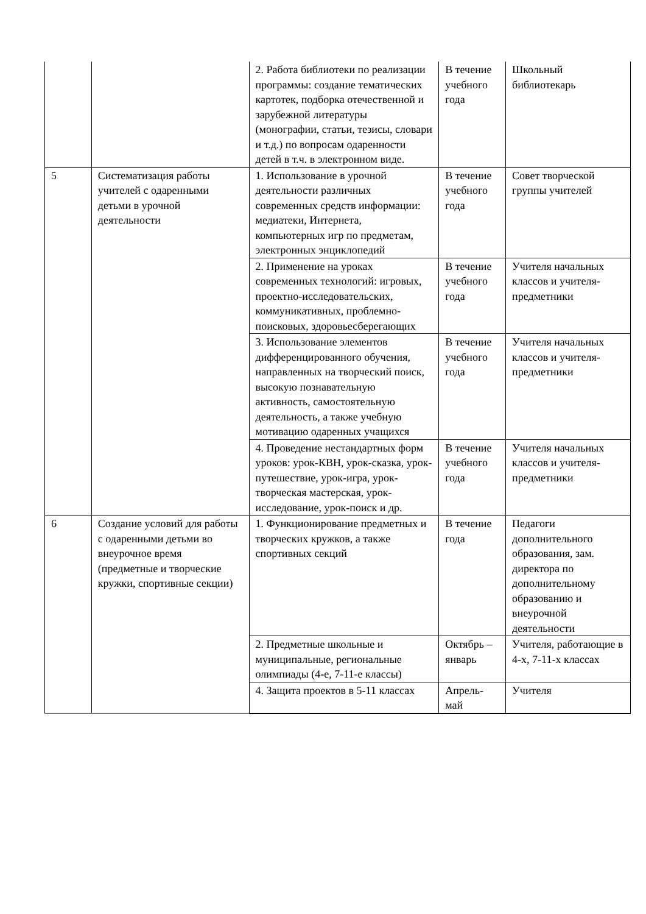| | | 2. Работа библиотеки по реализации программы: создание тематических картотек, подборка отечественной и зарубежной литературы (монографии, статьи, тезисы, словари и т.д.) по вопросам одаренности детей в т.ч. в электронном виде. | В течение учебного года | Школьный библиотекарь |
| 5 | Систематизация работы учителей с одаренными детьми в урочной деятельности | 1. Использование в урочной деятельности различных современных средств информации: медиатеки, Интернета, компьютерных игр по предметам, электронных энциклопедий | В течение учебного года | Совет творческой группы учителей |
| | | 2. Применение на уроках современных технологий: игровых, проектно-исследовательских, коммуникативных, проблемно-поисковых, здоровьесберегающих | В течение учебного года | Учителя начальных классов и учителя-предметники |
| | | 3. Использование элементов дифференцированного обучения, направленных на творческий поиск, высокую познавательную активность, самостоятельную деятельность, а также учебную мотивацию одаренных учащихся | В течение учебного года | Учителя начальных классов и учителя-предметники |
| | | 4. Проведение нестандартных форм уроков: урок-КВН, урок-сказка, урок-путешествие, урок-игра, урок-творческая мастерская, урок-исследование, урок-поиск и др. | В течение учебного года | Учителя начальных классов и учителя-предметники |
| 6 | Создание условий для работы с одаренными детьми во внеурочное время (предметные и творческие кружки, спортивные секции) | 1. Функционирование предметных и творческих кружков, а также спортивных секций | В течение года | Педагоги дополнительного образования, зам. директора по дополнительному образованию и внеурочной деятельности |
| | | 2. Предметные школьные и муниципальные, региональные олимпиады (4-е, 7-11-е классы) | Октябрь – январь | Учителя, работающие в 4-х, 7-11-х классах |
| | | 4. Защита проектов в 5-11 классах | Апрель-май | Учителя |